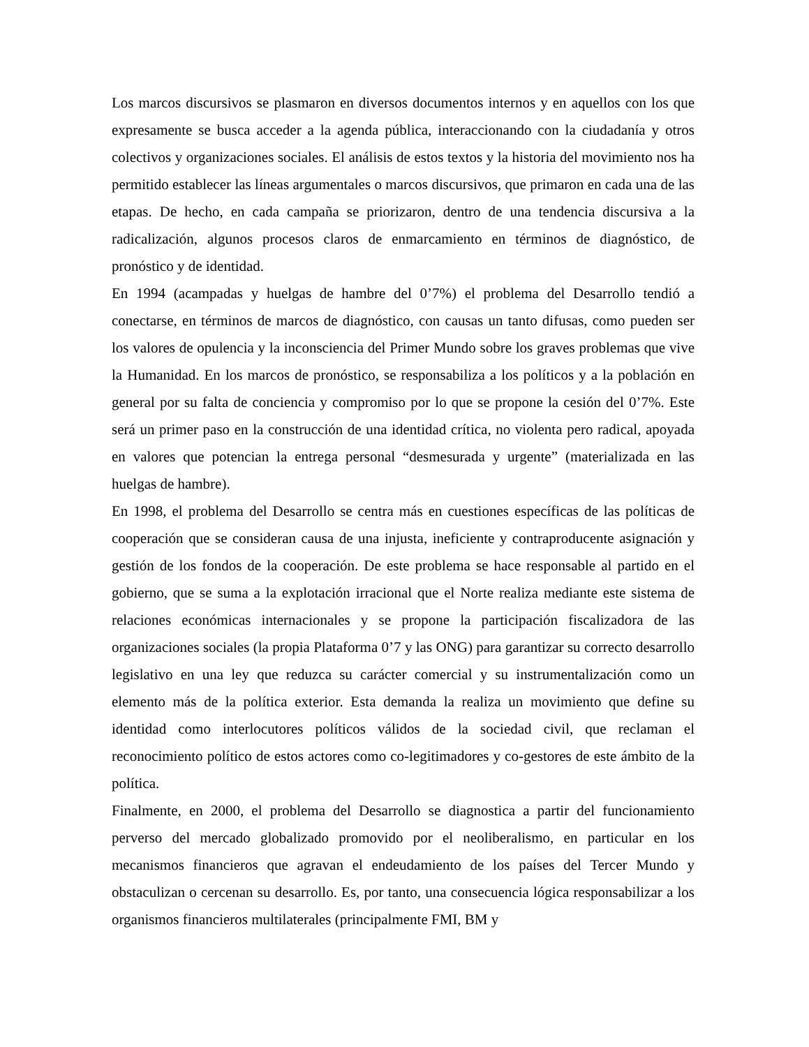Los marcos discursivos se plasmaron en diversos documentos internos y en aquellos con los que expresamente se busca acceder a la agenda pública, interaccionando con la ciudadanía y otros colectivos y organizaciones sociales. El análisis de estos textos y la historia del movimiento nos ha permitido establecer las líneas argumentales o marcos discursivos, que primaron en cada una de las etapas. De hecho, en cada campaña se priorizaron, dentro de una tendencia discursiva a la radicalización, algunos procesos claros de enmarcamiento en términos de diagnóstico, de pronóstico y de identidad.
En 1994 (acampadas y huelgas de hambre del 0’7%) el problema del Desarrollo tendió a conectarse, en términos de marcos de diagnóstico, con causas un tanto difusas, como pueden ser los valores de opulencia y la inconsciencia del Primer Mundo sobre los graves problemas que vive la Humanidad. En los marcos de pronóstico, se responsabiliza a los políticos y a la población en general por su falta de conciencia y compromiso por lo que se propone la cesión del 0’7%. Este será un primer paso en la construcción de una identidad crítica, no violenta pero radical, apoyada en valores que potencian la entrega personal “desmesurada y urgente” (materializada en las huelgas de hambre).
En 1998, el problema del Desarrollo se centra más en cuestiones específicas de las políticas de cooperación que se consideran causa de una injusta, ineficiente y contraproducente asignación y gestión de los fondos de la cooperación. De este problema se hace responsable al partido en el gobierno, que se suma a la explotación irracional que el Norte realiza mediante este sistema de relaciones económicas internacionales y se propone la participación fiscalizadora de las organizaciones sociales (la propia Plataforma 0’7 y las ONG) para garantizar su correcto desarrollo legislativo en una ley que reduzca su carácter comercial y su instrumentalización como un elemento más de la política exterior. Esta demanda la realiza un movimiento que define su identidad como interlocutores políticos válidos de la sociedad civil, que reclaman el reconocimiento político de estos actores como co-legitimadores y co-gestores de este ámbito de la política.
Finalmente, en 2000, el problema del Desarrollo se diagnostica a partir del funcionamiento perverso del mercado globalizado promovido por el neoliberalismo, en particular en los mecanismos financieros que agravan el endeudamiento de los países del Tercer Mundo y obstaculizan o cercenan su desarrollo. Es, por tanto, una consecuencia lógica responsabilizar a los organismos financieros multilaterales (principalmente FMI, BM y